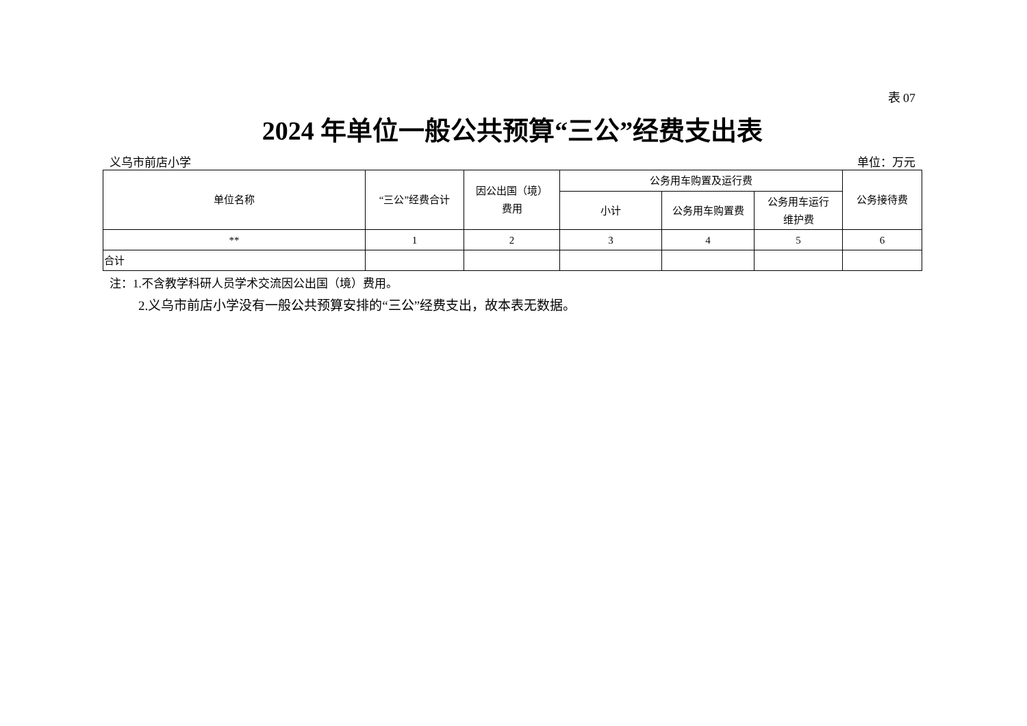表 07
2024 年单位一般公共预算“三公”经费支出表
义乌市前店小学 单位：万元
| 单位名称 | “三公”经费合计 | 因公出国（境） 费用 | 公务用车购置及运行费 | | | 公务接待费 |
| --- | --- | --- | --- | --- | --- | --- |
| | | | 小计 | 公务用车购置费 | 公务用车运行 维护费 | |
| ** | 1 | 2 | 3 | 4 | 5 | 6 |
| 合计 | | | | | | |
注：1.不含教学科研人员学术交流因公出国（境）费用。
2.义乌市前店小学没有一般公共预算安排的“三公”经费支出，故本表无数据。